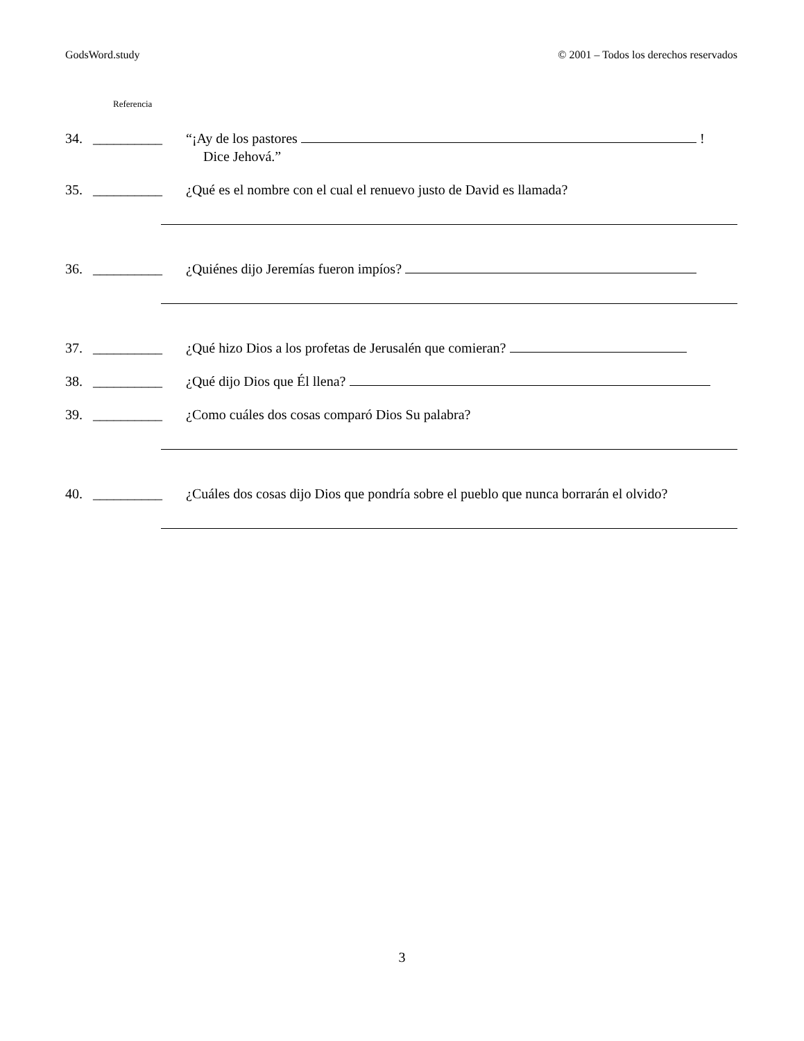GodsWord.study © 2001 – Todos los derechos reservados
Referencia
34. __________ “¡Ay de los pastores !
Dice Jehová.”
35. __________ ¿Qué es el nombre con el cual el renuevo justo de David es llamada?
36. __________ ¿Quiénes dijo Jeremías fueron impíos?
37. __________ ¿Qué hizo Dios a los profetas de Jerusalén que comieran?
38. __________ ¿Qué dijo Dios que Él llena?
39. __________ ¿Como cuáles dos cosas comparó Dios Su palabra?
40. __________ ¿Cuáles dos cosas dijo Dios que pondría sobre el pueblo que nunca borrarán el olvido?
3